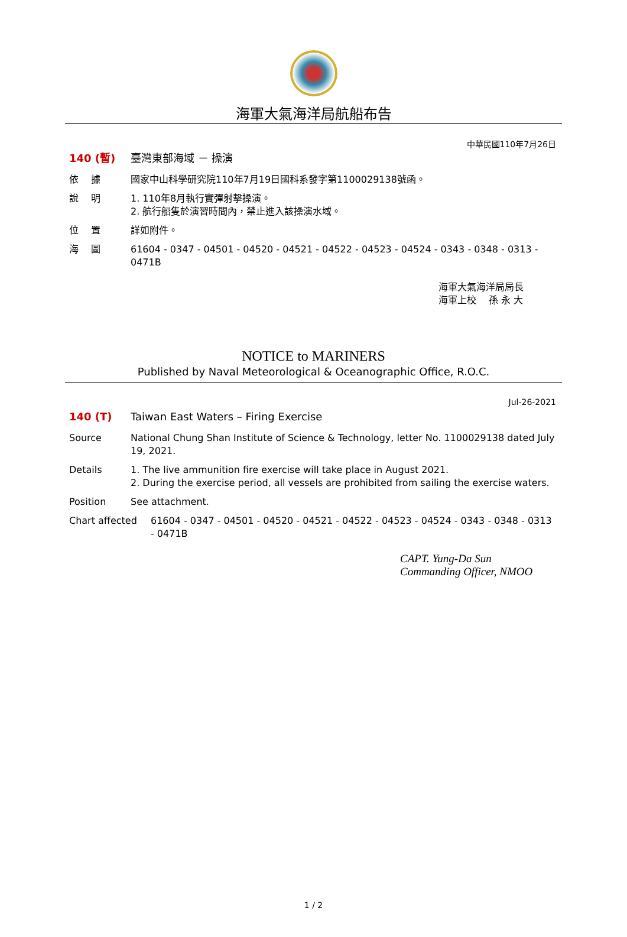海軍大氣海洋局航船布告
中華民國110年7月26日
140 (暫) 臺灣東部海域 － 操演
依　 據 國家中山科學研究院110年7月19日國科系發字第1100029138號函。
說　 明 1. 110年8月執行實彈射擊操演。
2. 航行船隻於演習時間內，禁止進入該操演水域。
位　 置 詳如附件。
海　 圖 61604 - 0347 - 04501 - 04520 - 04521 - 04522 - 04523 - 04524 - 0343 - 0348 - 0313 - 0471B
海軍大氣海洋局局長
海軍上校　 孫 永 大
NOTICE to MARINERS
Published by Naval Meteorological & Oceanographic Office, R.O.C.
Jul-26-2021
140 (T) Taiwan East Waters – Firing Exercise
Source National Chung Shan Institute of Science & Technology, letter No. 1100029138 dated July 19, 2021.
Details 1. The live ammunition fire exercise will take place in August 2021.
2. During the exercise period, all vessels are prohibited from sailing the exercise waters.
Position See attachment.
Chart affected 61604 - 0347 - 04501 - 04520 - 04521 - 04522 - 04523 - 04524 - 0343 - 0348 - 0313 - 0471B
CAPT. Yung-Da Sun
Commanding Officer, NMOO
1 / 2